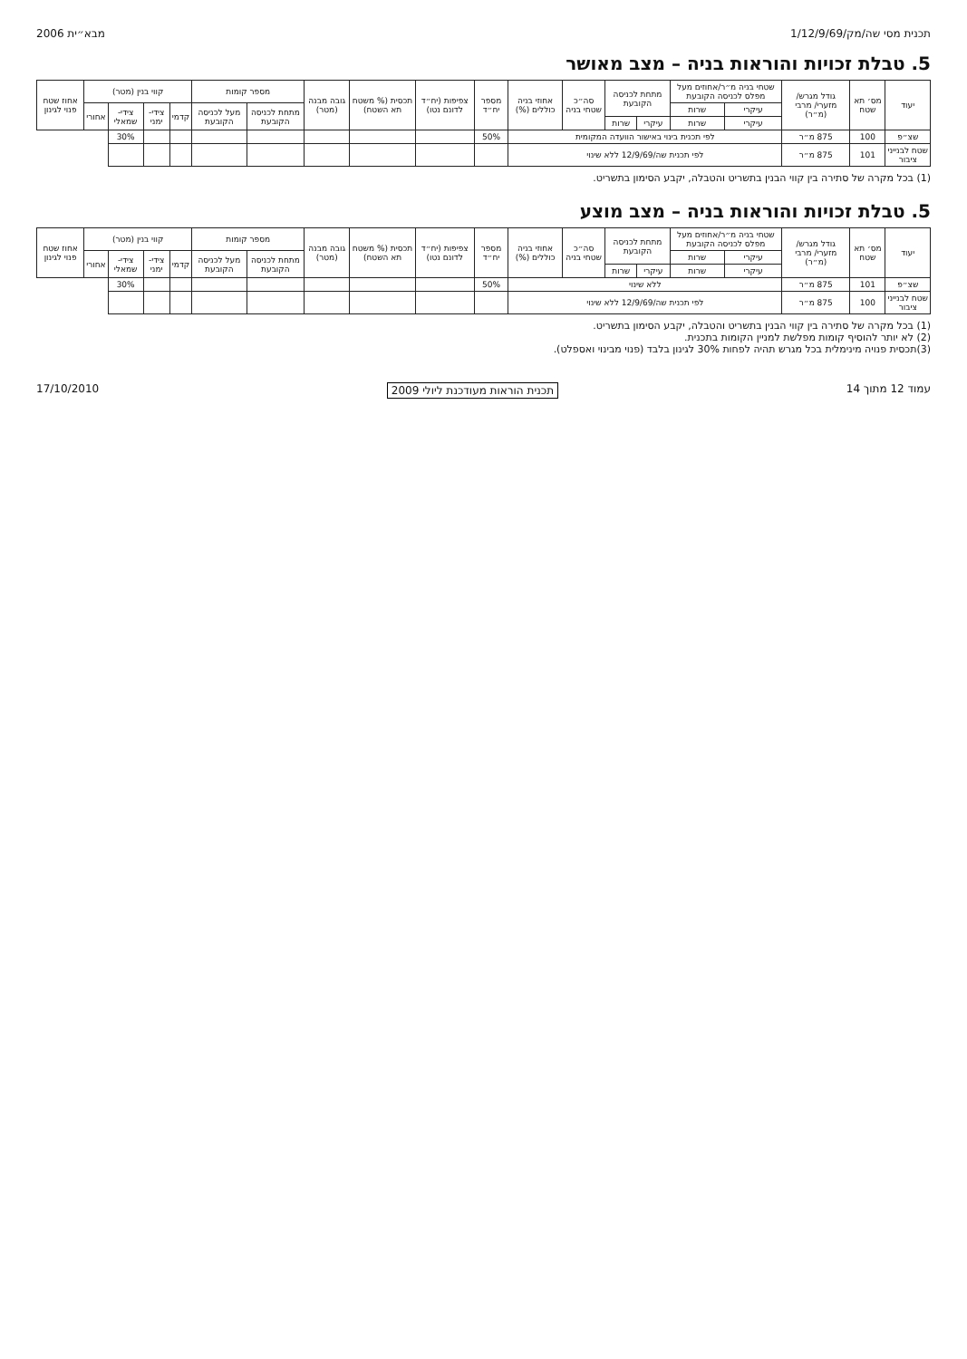תכנית מסי שה/מק/1/12/9/69 מבא״ית 2006
5. טבלת זכויות והוראות בניה – מצב מאושר
| יעוד | מס׳ תא שטח | גודל מגרש/ מזערי/ מרבי (מ״ר) | שטחי בניה מ״ר/אחוזים מעל מפלס לכניסה הקובעת | | מתחת לכניסה הקובעת | | סה״כ שטחי בניה | אחוזי בניה כוללים (%) | מספר יח״ד | צפיפות (יח״ד לדונם נטו) | תכסית (% משטח תא השטח) | גובה מבנה (מטר) | מספר קומות | | קווי בנין (מטר) | | | | אחוז שטח פנוי לגינון |
| --- | --- | --- | --- | --- | --- | --- | --- | --- | --- | --- | --- | --- | --- | --- | --- | --- | --- | --- | --- |
| | | | עיקרי | שרות | | | | | | | | | מתחת לכניסה הקובעת | מעל לכניסה הקובעת | קדמי | צידי-ימני | צידי-שמאלי | אחורי | |
| | | | עיקרי | שרות | עיקרי | שרות | | | | | | | | | | | | | |
| שצ״פ | 100 | 875 מ״ר | לפי תכנית בינוי באישור הוועדה המקומית | | | | | | 50% | | | | | | | | 30% | | |
| שטח לבנייני ציבור | 101 | 875 מ״ר | לפי תכנית שה/12/9/69 ללא שינוי | | | | | | | | | | | | | | | | |
(1) בכל מקרה של סתירה בין קווי הבנין בתשריט והטבלה, יקבע הסימון בתשריט.
5. טבלת זכויות והוראות בניה – מצב מוצע
| יעוד | מס׳ תא שטח | גודל מגרש/ מזערי/ מרבי (מ״ר) | שטחי בניה מ״ר/אחוזים מעל מפלס לכניסה הקובעת | | מתחת לכניסה הקובעת | | סה״כ שטחי בניה | אחוזי בניה כוללים (%) | מספר יח״ד | צפיפות (יח״ד לדונם נטו) | תכסית (% משטח תא השטח) | גובה מבנה (מטר) | מספר קומות | | קווי בנין (מטר) | | | | אחוז שטח פנוי לגינון |
| --- | --- | --- | --- | --- | --- | --- | --- | --- | --- | --- | --- | --- | --- | --- | --- | --- | --- | --- | --- |
| | | | עיקרי | שרות | | | | | | | | | מתחת לכניסה הקובעת | מעל לכניסה הקובעת | קדמי | צידי-ימני | צידי-שמאלי | אחורי | |
| | | | עיקרי | שרות | עיקרי | שרות | | | | | | | | | | | | | |
| שצ״פ | 101 | 875 מ״ר | ללא שינוי | | | | | | 50% | | | | | | | | 30% | | |
| שטח לבנייני ציבור | 100 | 875 מ״ר | לפי תכנית שה/12/9/69 ללא שינוי | | | | | | | | | | | | | | | | |
(1) בכל מקרה של סתירה בין קווי הבנין בתשריט והטבלה, יקבע הסימון בתשריט.
(2) לא יותר להוסיף קומות מפלשת למניין הקומות בתכנית.
(3)תכסית פנויה מינימלית בכל מגרש תהיה לפחות 30% לגינון בלבד (פנוי מבינוי ואספלט).
עמוד 12 מתוך 14 תכנית הוראות מעודכנת ליולי 2009 17/10/2010